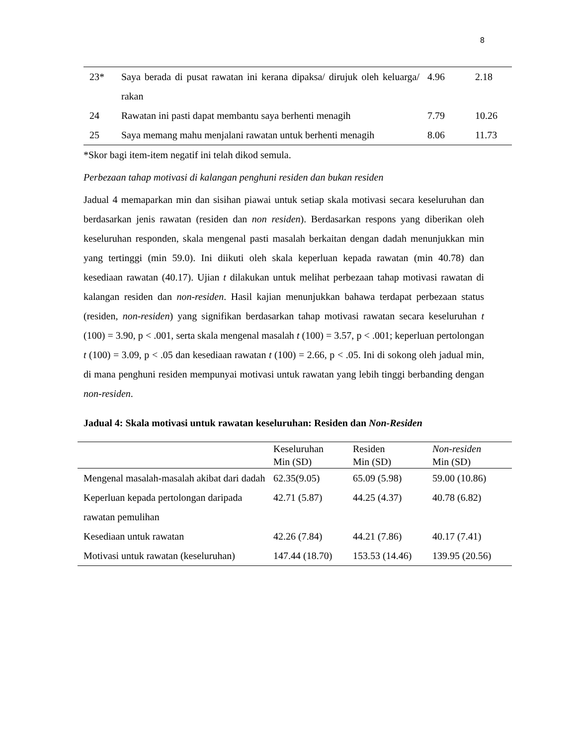8
| 23* | Saya berada di pusat rawatan ini kerana dipaksa/ dirujuk oleh keluarga/ rakan | 4.96 | 2.18 |
| 24 | Rawatan ini pasti dapat membantu saya berhenti menagih | 7.79 | 10.26 |
| 25 | Saya memang mahu menjalani rawatan untuk berhenti menagih | 8.06 | 11.73 |
*Skor bagi item-item negatif ini telah dikod semula.
Perbezaan tahap motivasi di kalangan penghuni residen dan bukan residen
Jadual 4 memaparkan min dan sisihan piawai untuk setiap skala motivasi secara keseluruhan dan berdasarkan jenis rawatan (residen dan non residen). Berdasarkan respons yang diberikan oleh keseluruhan responden, skala mengenal pasti masalah berkaitan dengan dadah menunjukkan min yang tertinggi (min 59.0). Ini diikuti oleh skala keperluan kepada rawatan (min 40.78) dan kesediaan rawatan (40.17). Ujian t dilakukan untuk melihat perbezaan tahap motivasi rawatan di kalangan residen dan non-residen. Hasil kajian menunjukkan bahawa terdapat perbezaan status (residen, non-residen) yang signifikan berdasarkan tahap motivasi rawatan secara keseluruhan t (100) = 3.90, p < .001, serta skala mengenal masalah t (100) = 3.57, p < .001; keperluan pertolongan t (100) = 3.09, p < .05 dan kesediaan rawatan t (100) = 2.66, p < .05. Ini di sokong oleh jadual min, di mana penghuni residen mempunyai motivasi untuk rawatan yang lebih tinggi berbanding dengan non-residen.
Jadual 4: Skala motivasi untuk rawatan keseluruhan: Residen dan Non-Residen
| | Keseluruhan Min (SD) | Residen Min (SD) | Non-residen Min (SD) |
| --- | --- | --- | --- |
| Mengenal masalah-masalah akibat dari dadah | 62.35(9.05) | 65.09 (5.98) | 59.00 (10.86) |
| Keperluan kepada pertolongan daripada rawatan pemulihan | 42.71 (5.87) | 44.25 (4.37) | 40.78 (6.82) |
| Kesediaan untuk rawatan | 42.26 (7.84) | 44.21 (7.86) | 40.17 (7.41) |
| Motivasi untuk rawatan (keseluruhan) | 147.44 (18.70) | 153.53 (14.46) | 139.95 (20.56) |